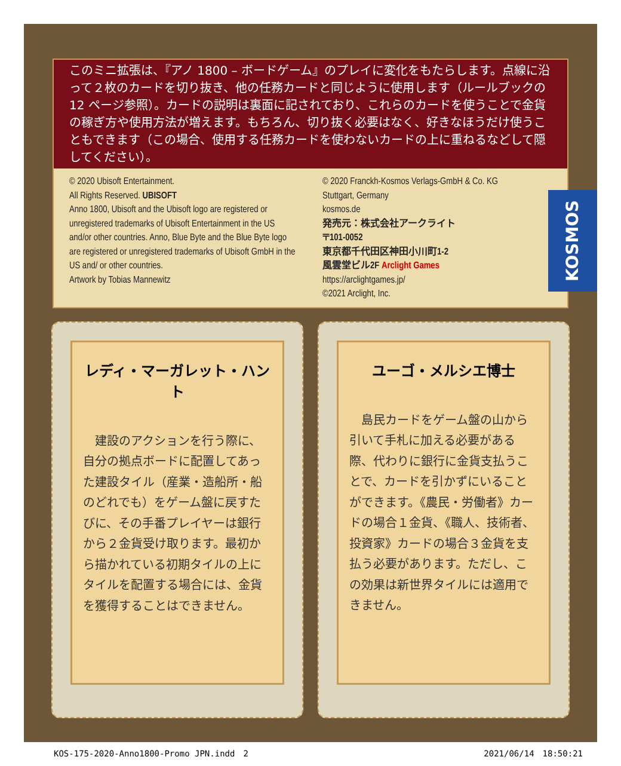このミニ拡張は、『アノ 1800 – ボードゲーム』のプレイに変化をもたらします。点線に沿って２枚のカードを切り抜き、他の任務カードと同じように使用します（ルールブックの 12 ページ参照）。カードの説明は裏面に記されており、これらのカードを使うことで金貨の稼ぎ方や使用方法が増えます。もちろん、切り抜く必要はなく、好きなほうだけ使うこともできます（この場合、使用する任務カードを使わないカードの上に重ねるなどして隠してください）。
© 2020 Ubisoft Entertainment.
All Rights Reserved. UBISOFT
Anno 1800, Ubisoft and the Ubisoft logo are registered or unregistered trademarks of Ubisoft Entertainment in the US and/or other countries. Anno, Blue Byte and the Blue Byte logo are registered or unregistered trademarks of Ubisoft GmbH in the US and/ or other countries.
Artwork by Tobias Mannewitz
© 2020 Franckh-Kosmos Verlags-GmbH & Co. KG
Stuttgart, Germany
kosmos.de
発売元：株式会社アークライト
〒101-0052
東京都千代田区神田小川町1-2
風雲堂ビル2F Arclight Games
https://arclightgames.jp/
©2021 Arclight, Inc.
KOSMOS
レディ・マーガレット・ハント
　建設のアクションを行う際に、自分の拠点ボードに配置してあった建設タイル（産業・造船所・船のどれでも）をゲーム盤に戻すたびに、その手番プレイヤーは銀行から２金貨受け取ります。最初から描かれている初期タイルの上にタイルを配置する場合には、金貨を獲得することはできません。
ユーゴ・メルシエ博士
　島民カードをゲーム盤の山から引いて手札に加える必要がある際、代わりに銀行に金貨支払うことで、カードを引かずにいることができます。《農民・労働者》カードの場合１金貨、《職人、技術者、投資家》カードの場合３金貨を支払う必要があります。ただし、この効果は新世界タイルには適用できません。
KOS-175-2020-Anno1800-Promo JPN.indd　2 2021/06/14　18:50:21